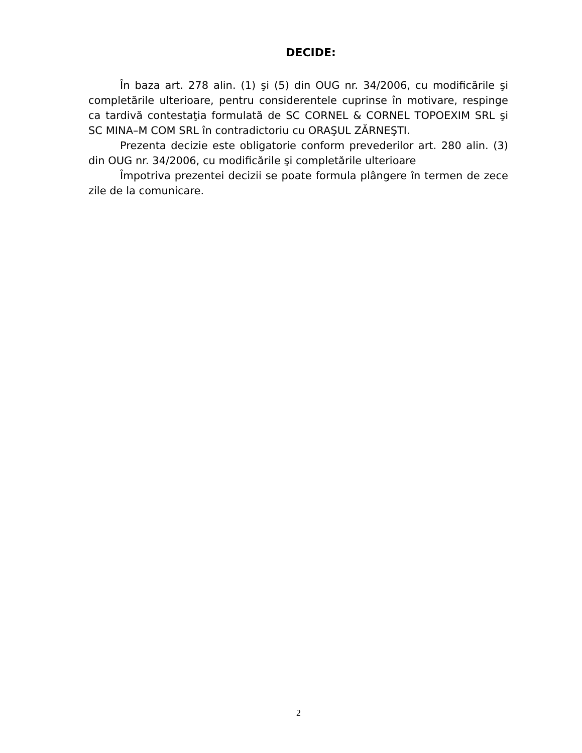DECIDE:
În baza art. 278 alin. (1) şi (5) din OUG nr. 34/2006, cu modificările şi completările ulterioare, pentru considerentele cuprinse în motivare, respinge ca tardivă contestaţia formulată de SC CORNEL & CORNEL TOPOEXIM SRL şi SC MINA–M COM SRL în contradictoriu cu ORAŞUL ZĂRNEŞTI.
Prezenta decizie este obligatorie conform prevederilor art. 280 alin. (3) din OUG nr. 34/2006, cu modificările şi completările ulterioare
Împotriva prezentei decizii se poate formula plângere în termen de zece zile de la comunicare.
2